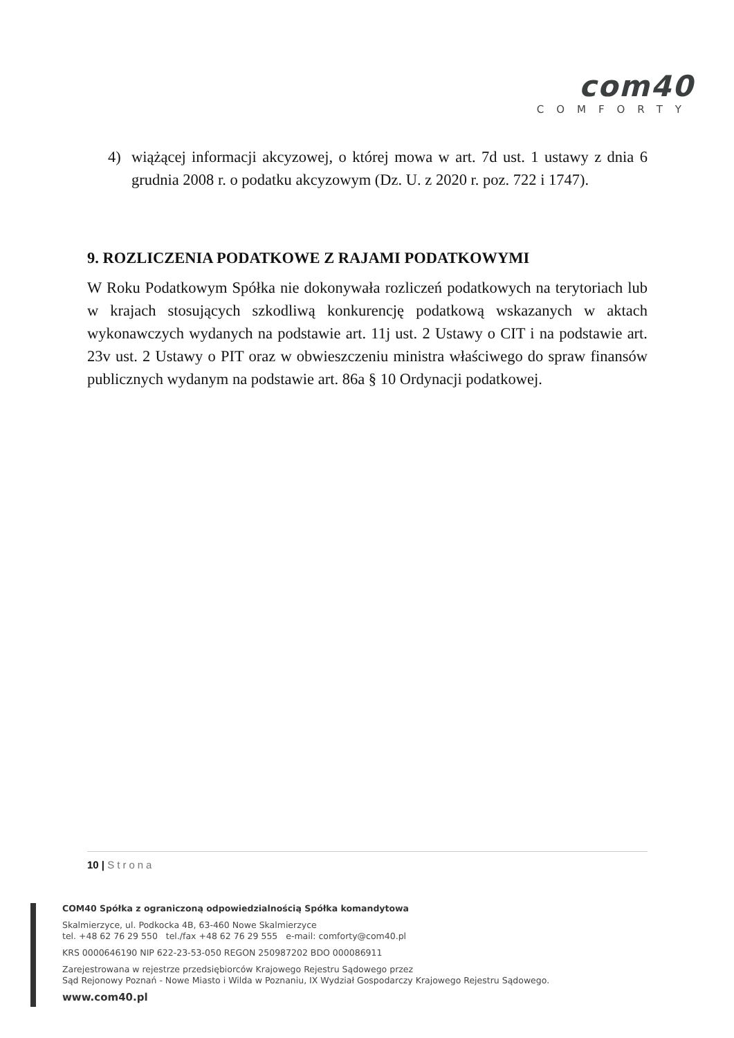com40
COMFORTY
4) wiążącej informacji akcyzowej, o której mowa w art. 7d ust. 1 ustawy z dnia 6 grudnia 2008 r. o podatku akcyzowym (Dz. U. z 2020 r. poz. 722 i 1747).
9. ROZLICZENIA PODATKOWE Z RAJAMI PODATKOWYMI
W Roku Podatkowym Spółka nie dokonywała rozliczeń podatkowych na terytoriach lub w krajach stosujących szkodliwą konkurencję podatkową wskazanych w aktach wykonawczych wydanych na podstawie art. 11j ust. 2 Ustawy o CIT i na podstawie art. 23v ust. 2 Ustawy o PIT oraz w obwieszczeniu ministra właściwego do spraw finansów publicznych wydanym na podstawie art. 86a § 10 Ordynacji podatkowej.
10 | Strona
COM40 Spółka z ograniczoną odpowiedzialnością Spółka komandytowa
Skalmierzyce, ul. Podkocka 4B, 63-460 Nowe Skalmierzyce
tel. +48 62 76 29 550 tel./fax +48 62 76 29 555 e-mail: comforty@com40.pl
KRS 0000646190 NIP 622-23-53-050 REGON 250987202 BDO 000086911
Zarejestrowana w rejestrze przedsiębiorców Krajowego Rejestru Sądowego przez
Sąd Rejonowy Poznań - Nowe Miasto i Wilda w Poznaniu, IX Wydział Gospodarczy Krajowego Rejestru Sądowego.
www.com40.pl